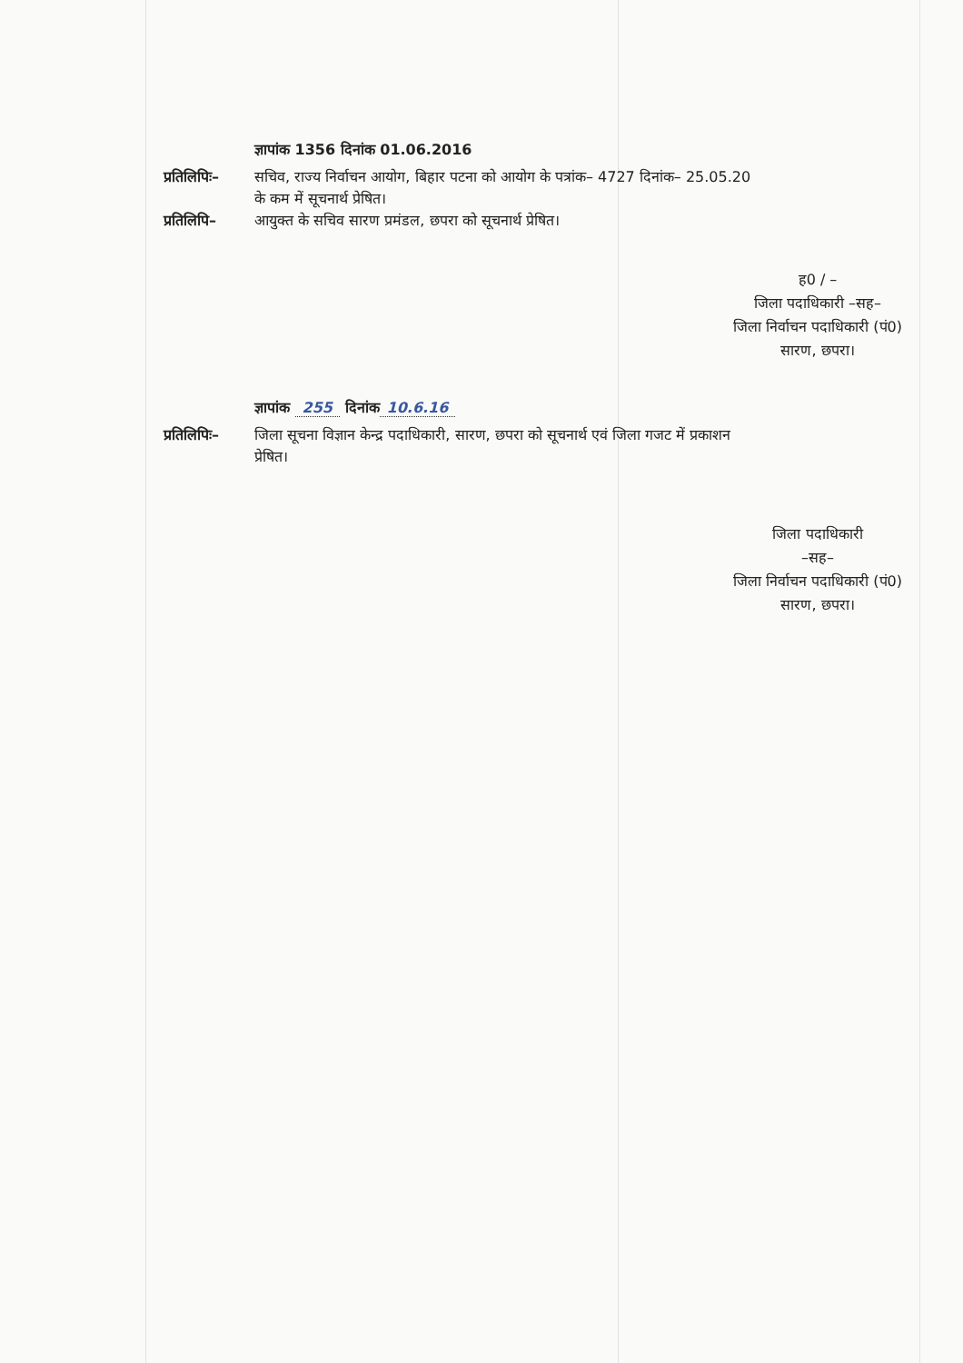ज्ञापांक 1356 दिनांक 01.06.2016
प्रतिलिपिः–
सचिव, राज्य निर्वाचन आयोग, बिहार पटना को आयोग के पत्रांक– 4727 दिनांक– 25.05.20
के कम में सूचनार्थ प्रेषित।
प्रतिलिपि– आयुक्त के सचिव सारण प्रमंडल, छपरा को सूचनार्थ प्रेषित।
ह0 / –
जिला पदाधिकारी –सह–
जिला निर्वाचन पदाधिकारी (पं0)
सारण, छपरा।
ज्ञापांक 255 दिनांक 10.6.16
प्रतिलिपिः–
जिला सूचना विज्ञान केन्द्र पदाधिकारी, सारण, छपरा को सूचनार्थ एवं जिला गजट में प्रकाशन
प्रेषित।
जिला पदाधिकारी
–सह–
जिला निर्वाचन पदाधिकारी (पं0)
सारण, छपरा।